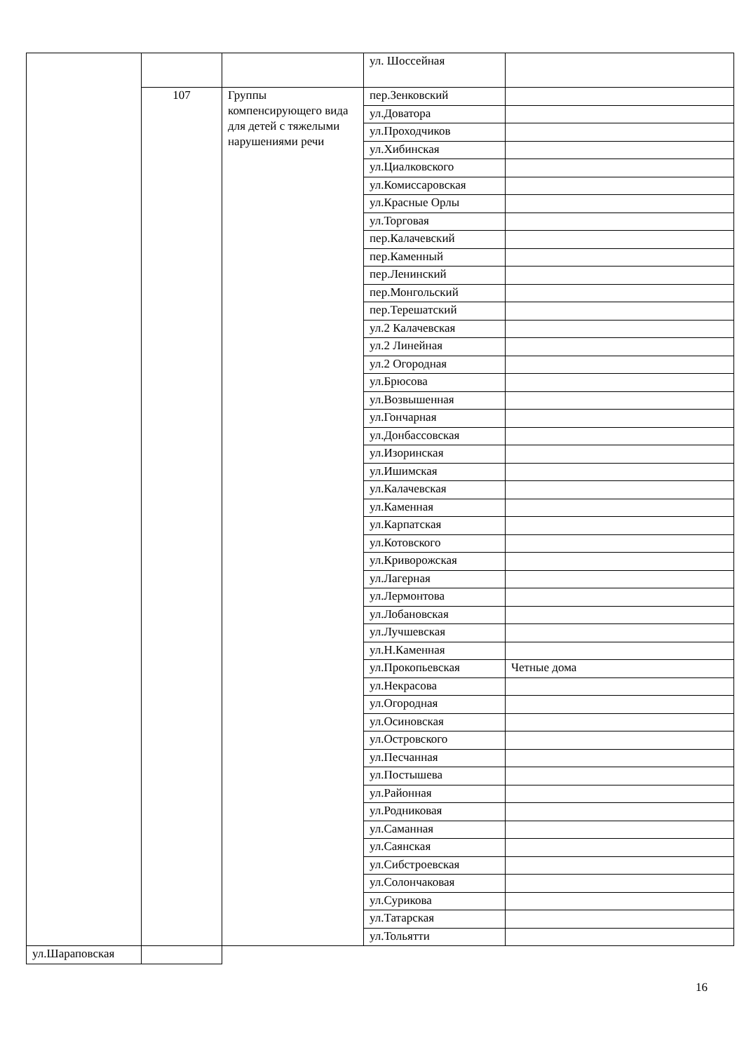| | | | ул. Шоссейная | |
| | 107 | Группы компенсирующего вида для детей с тяжелыми нарушениями речи | пер.Зенковский | |
| | | | ул.Доватора | |
| | | | ул.Проходчиков | |
| | | | ул.Хибинская | |
| | | | ул.Циалковского | |
| | | | ул.Комиссаровская | |
| | | | ул.Красные Орлы | |
| | | | ул.Торговая | |
| | | | пер.Калачевский | |
| | | | пер.Каменный | |
| | | | пер.Ленинский | |
| | | | пер.Монгольский | |
| | | | пер.Терешатский | |
| | | | ул.2 Калачевская | |
| | | | ул.2 Линейная | |
| | | | ул.2 Огородная | |
| | | | ул.Брюсова | |
| | | | ул.Возвышенная | |
| | | | ул.Гончарная | |
| | | | ул.Донбассовская | |
| | | | ул.Изоринская | |
| | | | ул.Ишимская | |
| | | | ул.Калачевская | |
| | | | ул.Каменная | |
| | | | ул.Карпатская | |
| | | | ул.Котовского | |
| | | | ул.Криворожская | |
| | | | ул.Лагерная | |
| | | | ул.Лермонтова | |
| | | | ул.Лобановская | |
| | | | ул.Лучшевская | |
| | | | ул.Н.Каменная | |
| | | | ул.Прокопьевская | Четные дома |
| | | | ул.Некрасова | |
| | | | ул.Огородная | |
| | | | ул.Осиновская | |
| | | | ул.Островского | |
| | | | ул.Песчанная | |
| | | | ул.Постышева | |
| | | | ул.Районная | |
| | | | ул.Родниковая | |
| | | | ул.Саманная | |
| | | | ул.Саянская | |
| | | | ул.Сибстроевская | |
| | | | ул.Солончаковая | |
| | | | ул.Сурикова | |
| | | | ул.Татарская | |
| | | | ул.Тольятти | |
| ул.Шараповская | | | | |
16